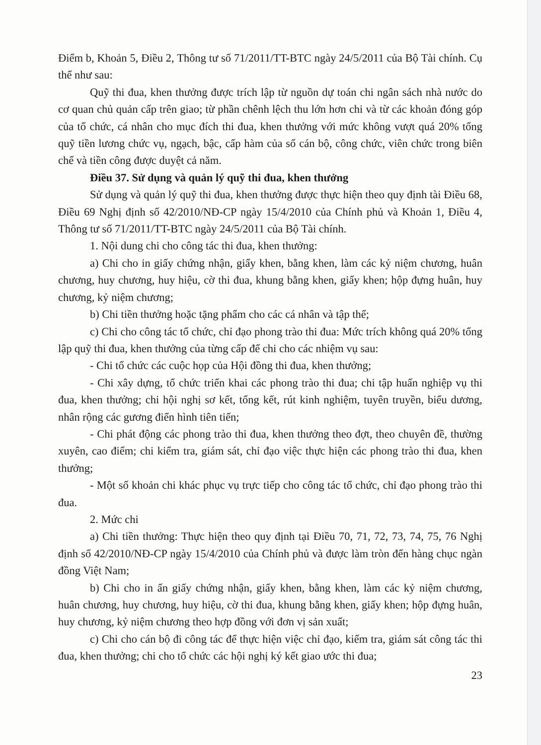Điểm b, Khoản 5, Điều 2, Thông tư số 71/2011/TT-BTC ngày 24/5/2011 của Bộ Tài chính. Cụ thể như sau:
Quỹ thi đua, khen thưởng được trích lập từ nguồn dự toán chi ngân sách nhà nước do cơ quan chủ quản cấp trên giao; từ phần chênh lệch thu lớn hơn chi và từ các khoản đóng góp của tổ chức, cá nhân cho mục đích thi đua, khen thưởng với mức không vượt quá 20% tổng quỹ tiền lương chức vụ, ngạch, bậc, cấp hàm của số cán bộ, công chức, viên chức trong biên chế và tiền công được duyệt cả năm.
Điều 37. Sử dụng và quản lý quỹ thi đua, khen thưởng
Sử dụng và quản lý quỹ thi đua, khen thưởng được thực hiện theo quy định tài Điều 68, Điều 69 Nghị định số 42/2010/NĐ-CP ngày 15/4/2010 của Chính phủ và Khoản 1, Điều 4, Thông tư số 71/2011/TT-BTC ngày 24/5/2011 của Bộ Tài chính.
1. Nội dung chi cho công tác thi đua, khen thưởng:
a) Chi cho in giấy chứng nhận, giấy khen, bằng khen, làm các kỷ niệm chương, huân chương, huy chương, huy hiệu, cờ thi đua, khung bằng khen, giấy khen; hộp đựng huân, huy chương, kỷ niệm chương;
b) Chi tiền thưởng hoặc tặng phẩm cho các cá nhân và tập thể;
c) Chi cho công tác tổ chức, chỉ đạo phong trào thi đua: Mức trích không quá 20% tổng lập quỹ thi đua, khen thưởng của từng cấp để chi cho các nhiệm vụ sau:
- Chi tổ chức các cuộc họp của Hội đồng thi đua, khen thưởng;
- Chi xây dựng, tổ chức triển khai các phong trào thi đua; chi tập huấn nghiệp vụ thi đua, khen thưởng; chi hội nghị sơ kết, tổng kết, rút kinh nghiệm, tuyên truyền, biểu dương, nhân rộng các gương điển hình tiên tiến;
- Chi phát động các phong trào thi đua, khen thưởng theo đợt, theo chuyên đề, thường xuyên, cao điểm; chi kiểm tra, giám sát, chỉ đạo việc thực hiện các phong trào thi đua, khen thưởng;
- Một số khoản chi khác phục vụ trực tiếp cho công tác tổ chức, chỉ đạo phong trào thi đua.
2. Mức chi
a) Chi tiền thưởng: Thực hiện theo quy định tại Điều 70, 71, 72, 73, 74, 75, 76 Nghị định số 42/2010/NĐ-CP ngày 15/4/2010 của Chính phủ và được làm tròn đến hàng chục ngàn đồng Việt Nam;
b) Chi cho in ấn giấy chứng nhận, giấy khen, bằng khen, làm các kỷ niệm chương, huân chương, huy chương, huy hiệu, cờ thi đua, khung bằng khen, giấy khen; hộp đựng huân, huy chương, kỷ niệm chương theo hợp đồng với đơn vị sản xuất;
c) Chi cho cán bộ đi công tác để thực hiện việc chỉ đạo, kiểm tra, giám sát công tác thi đua, khen thưởng; chi cho tổ chức các hội nghị ký kết giao ước thi đua;
23